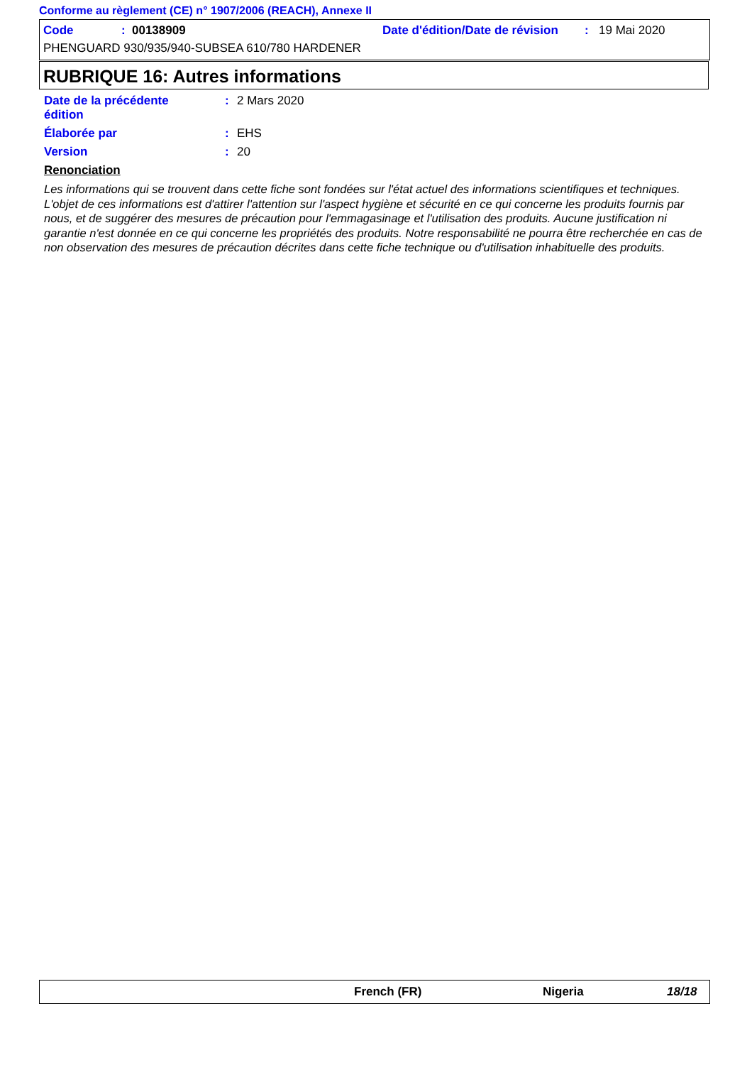Conforme au règlement (CE) n° 1907/2006 (REACH), Annexe II
Code: 00138909 Date d'édition/Date de révision: 19 Mai 2020
PHENGUARD 930/935/940-SUBSEA 610/780 HARDENER
RUBRIQUE 16: Autres informations
Date de la précédente
édition: 2 Mars 2020
Élaborée par: EHS
Version: 20
Renonciation
Les informations qui se trouvent dans cette fiche sont fondées sur l'état actuel des informations scientifiques et techniques. L'objet de ces informations est d'attirer l'attention sur l'aspect hygiène et sécurité en ce qui concerne les produits fournis par nous, et de suggérer des mesures de précaution pour l'emmagasinage et l'utilisation des produits. Aucune justification ni garantie n'est donnée en ce qui concerne les propriétés des produits. Notre responsabilité ne pourra être recherchée en cas de non observation des mesures de précaution décrites dans cette fiche technique ou d'utilisation inhabituelle des produits.
French (FR) Nigeria 18/18